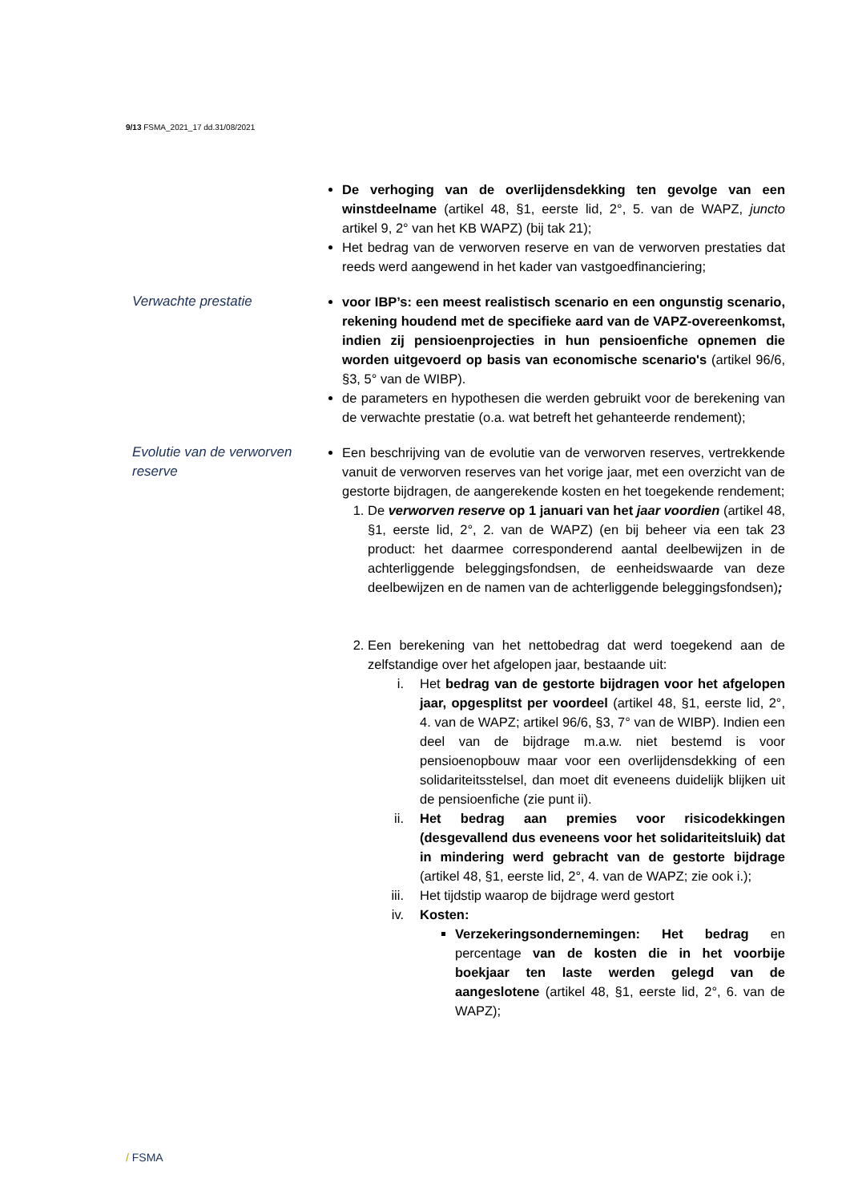9/13 FSMA_2021_17 dd.31/08/2021
De verhoging van de overlijdensdekking ten gevolge van een winstdeelname (artikel 48, §1, eerste lid, 2°, 5. van de WAPZ, juncto artikel 9, 2° van het KB WAPZ) (bij tak 21);
Het bedrag van de verworven reserve en van de verworven prestaties dat reeds werd aangewend in het kader van vastgoedfinanciering;
Verwachte prestatie voor IBP’s: een meest realistisch scenario en een ongunstig scenario, rekening houdend met de specifieke aard van de VAPZ-overeenkomst, indien zij pensioenprojecties in hun pensioenfiche opnemen die worden uitgevoerd op basis van economische scenario's (artikel 96/6, §3, 5° van de WIBP).
de parameters en hypothesen die werden gebruikt voor de berekening van de verwachte prestatie (o.a. wat betreft het gehanteerde rendement);
Evolutie van de verworven reserve
Een beschrijving van de evolutie van de verworven reserves, vertrekkende vanuit de verworven reserves van het vorige jaar, met een overzicht van de gestorte bijdragen, de aangerekende kosten en het toegekende rendement;
1. De verworven reserve op 1 januari van het jaar voordien (artikel 48, §1, eerste lid, 2°, 2. van de WAPZ) (en bij beheer via een tak 23 product: het daarmee corresponderend aantal deelbewijzen in de achterliggende beleggingsfondsen, de eenheidswaarde van deze deelbewijzen en de namen van de achterliggende beleggingsfondsen);
2. Een berekening van het nettobedrag dat werd toegekend aan de zelfstandige over het afgelopen jaar, bestaande uit:
i. Het bedrag van de gestorte bijdragen voor het afgelopen jaar, opgesplitst per voordeel (artikel 48, §1, eerste lid, 2°, 4. van de WAPZ; artikel 96/6, §3, 7° van de WIBP). Indien een deel van de bijdrage m.a.w. niet bestemd is voor pensioenopbouw maar voor een overlijdensdekking of een solidariteitsstelsel, dan moet dit eveneens duidelijk blijken uit de pensioenfiche (zie punt ii).
ii. Het bedrag aan premies voor risicodekkingen (desgevallend dus eveneens voor het solidariteitsluik) dat in mindering werd gebracht van de gestorte bijdrage (artikel 48, §1, eerste lid, 2°, 4. van de WAPZ; zie ook i.);
iii. Het tijdstip waarop de bijdrage werd gestort
iv. Kosten:
Verzekeringsondernemingen: Het bedrag en percentage van de kosten die in het voorbije boekjaar ten laste werden gelegd van de aangeslotene (artikel 48, §1, eerste lid, 2°, 6. van de WAPZ);
/ FSMA